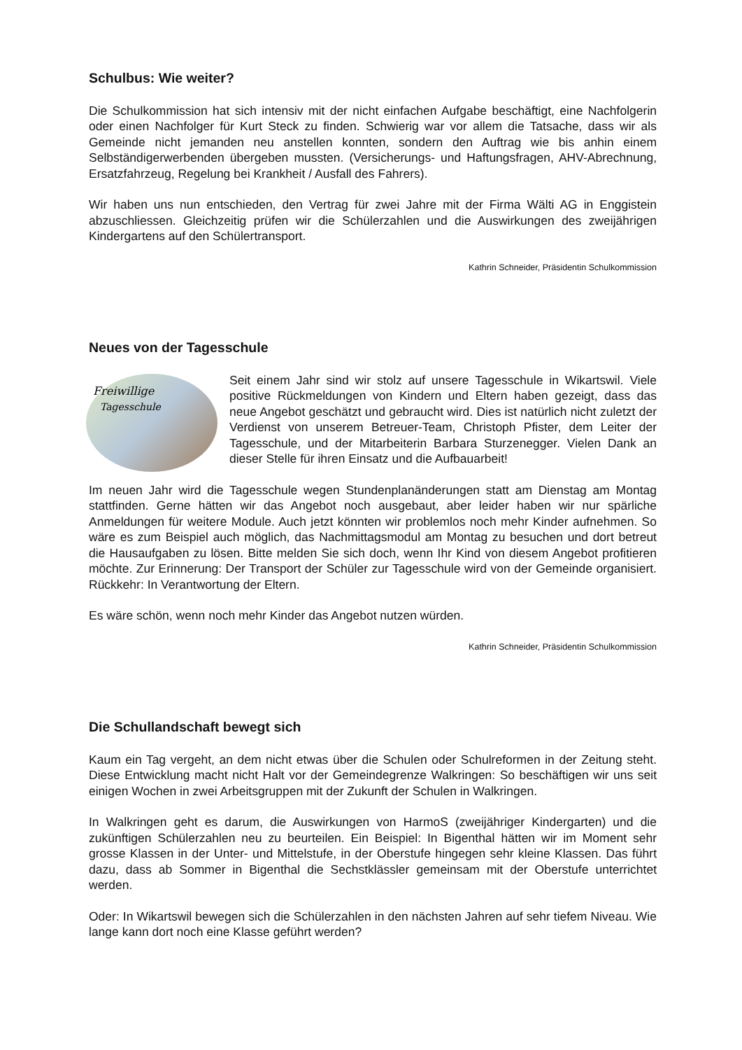Schulbus: Wie weiter?
Die Schulkommission hat sich intensiv mit der nicht einfachen Aufgabe beschäftigt, eine Nachfolgerin oder einen Nachfolger für Kurt Steck zu finden. Schwierig war vor allem die Tatsache, dass wir als Gemeinde nicht jemanden neu anstellen konnten, sondern den Auftrag wie bis anhin einem Selbständigerwerbenden übergeben mussten. (Versicherungs- und Haftungsfragen, AHV-Abrechnung, Ersatzfahrzeug, Regelung bei Krankheit / Ausfall des Fahrers).
Wir haben uns nun entschieden, den Vertrag für zwei Jahre mit der Firma Wälti AG in Enggistein abzuschliessen. Gleichzeitig prüfen wir die Schülerzahlen und die Auswirkungen des zweijährigen Kindergartens auf den Schülertransport.
Kathrin Schneider, Präsidentin Schulkommission
Neues von der Tagesschule
Freiwillige
Tagesschule
Seit einem Jahr sind wir stolz auf unsere Tagesschule in Wikartswil. Viele positive Rückmeldungen von Kindern und Eltern haben gezeigt, dass das neue Angebot geschätzt und gebraucht wird. Dies ist natürlich nicht zuletzt der Verdienst von unserem Betreuer-Team, Christoph Pfister, dem Leiter der Tagesschule, und der Mitarbeiterin Barbara Sturzenegger. Vielen Dank an dieser Stelle für ihren Einsatz und die Aufbauarbeit!
Im neuen Jahr wird die Tagesschule wegen Stundenplanänderungen statt am Dienstag am Montag stattfinden. Gerne hätten wir das Angebot noch ausgebaut, aber leider haben wir nur spärliche Anmeldungen für weitere Module. Auch jetzt könnten wir problemlos noch mehr Kinder aufnehmen. So wäre es zum Beispiel auch möglich, das Nachmittagsmodul am Montag zu besuchen und dort betreut die Hausaufgaben zu lösen. Bitte melden Sie sich doch, wenn Ihr Kind von diesem Angebot profitieren möchte. Zur Erinnerung: Der Transport der Schüler zur Tagesschule wird von der Gemeinde organisiert. Rückkehr: In Verantwortung der Eltern.
Es wäre schön, wenn noch mehr Kinder das Angebot nutzen würden.
Kathrin Schneider, Präsidentin Schulkommission
Die Schullandschaft bewegt sich
Kaum ein Tag vergeht, an dem nicht etwas über die Schulen oder Schulreformen in der Zeitung steht. Diese Entwicklung macht nicht Halt vor der Gemeindegrenze Walkringen: So beschäftigen wir uns seit einigen Wochen in zwei Arbeitsgruppen mit der Zukunft der Schulen in Walkringen.
In Walkringen geht es darum, die Auswirkungen von HarmoS (zweijähriger Kindergarten) und die zukünftigen Schülerzahlen neu zu beurteilen. Ein Beispiel: In Bigenthal hätten wir im Moment sehr grosse Klassen in der Unter- und Mittelstufe, in der Oberstufe hingegen sehr kleine Klassen. Das führt dazu, dass ab Sommer in Bigenthal die Sechstklässler gemeinsam mit der Oberstufe unterrichtet werden.
Oder: In Wikartswil bewegen sich die Schülerzahlen in den nächsten Jahren auf sehr tiefem Niveau. Wie lange kann dort noch eine Klasse geführt werden?